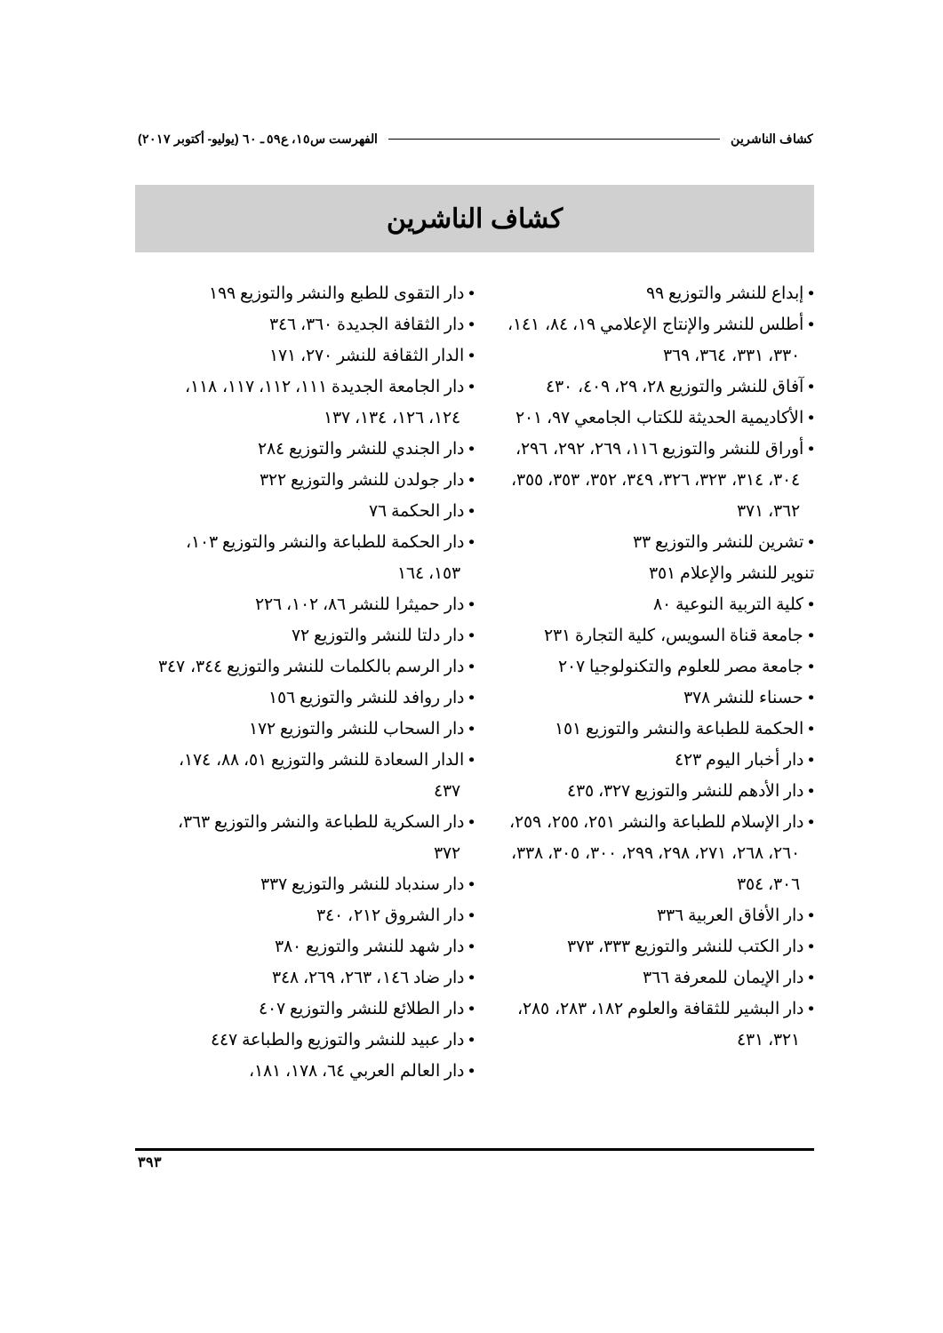كشاف الناشرين الفهرست س١٥، ع٥٩ ـ ٦٠ (يوليو- أكتوبر ٢٠١٧)
كشاف الناشرين
• إبداع للنشر والتوزيع ٩٩
• أطلس للنشر والإنتاج الإعلامي ١٩، ٨٤، ١٤١، ٣٣٠، ٣٣١، ٣٦٤، ٣٦٩
• آفاق للنشر والتوزيع ٢٨، ٢٩، ٤٠٩، ٤٣٠
• الأكاديمية الحديثة للكتاب الجامعي ٩٧، ٢٠١
• أوراق للنشر والتوزيع ١١٦، ٢٦٩، ٢٩٢، ٢٩٦، ٣٠٤، ٣١٤، ٣٢٣، ٣٢٦، ٣٤٩، ٣٥٢، ٣٥٣، ٣٥٥، ٣٦٢، ٣٧١
• تشرين للنشر والتوزيع ٣٣
تنوير للنشر والإعلام ٣٥١
• كلية التربية النوعية ٨٠
• جامعة قناة السويس، كلية التجارة ٢٣١
• جامعة مصر للعلوم والتكنولوجيا ٢٠٧
• حسناء للنشر ٣٧٨
• الحكمة للطباعة والنشر والتوزيع ١٥١
• دار أخبار اليوم ٤٢٣
• دار الأدهم للنشر والتوزيع ٣٢٧، ٤٣٥
• دار الإسلام للطباعة والنشر ٢٥١، ٢٥٥، ٢٥٩، ٢٦٠، ٢٦٨، ٢٧١، ٢٩٨، ٢٩٩، ٣٠٠، ٣٠٥، ٣٣٨، ٣٠٦، ٣٥٤
• دار الأفاق العربية ٣٣٦
• دار الكتب للنشر والتوزيع ٣٣٣، ٣٧٣
• دار الإيمان للمعرفة ٣٦٦
• دار البشير للثقافة والعلوم ١٨٢، ٢٨٣، ٢٨٥، ٣٢١، ٤٣١
• دار التقوى للطبع والنشر والتوزيع ١٩٩
• دار الثقافة الجديدة ٣٦٠، ٣٤٦
• الدار الثقافة للنشر ٢٧٠، ١٧١
• دار الجامعة الجديدة ١١١، ١١٢، ١١٧، ١١٨، ١٢٤، ١٢٦، ١٣٤، ١٣٧
• دار الجندي للنشر والتوزيع ٢٨٤
• دار جولدن للنشر والتوزيع ٣٢٢
• دار الحكمة ٧٦
• دار الحكمة للطباعة والنشر والتوزيع ١٠٣، ١٥٣، ١٦٤
• دار حميثرا للنشر ٨٦، ١٠٢، ٢٢٦
• دار دلتا للنشر والتوزيع ٧٢
• دار الرسم بالكلمات للنشر والتوزيع ٣٤٤، ٣٤٧
• دار روافد للنشر والتوزيع ١٥٦
• دار السحاب للنشر والتوزيع ١٧٢
• الدار السعادة للنشر والتوزيع ٥١، ٨٨، ١٧٤، ٤٣٧
• دار السكرية للطباعة والنشر والتوزيع ٣٦٣، ٣٧٢
• دار سندباد للنشر والتوزيع ٣٣٧
• دار الشروق ٢١٢، ٣٤٠
• دار شهد للنشر والتوزيع ٣٨٠
• دار ضاد ١٤٦، ٢٦٣، ٢٦٩، ٣٤٨
• دار الطلائع للنشر والتوزيع ٤٠٧
• دار عبيد للنشر والتوزيع والطباعة ٤٤٧
• دار العالم العربي ٦٤، ١٧٨، ١٨١،
٣٩٣